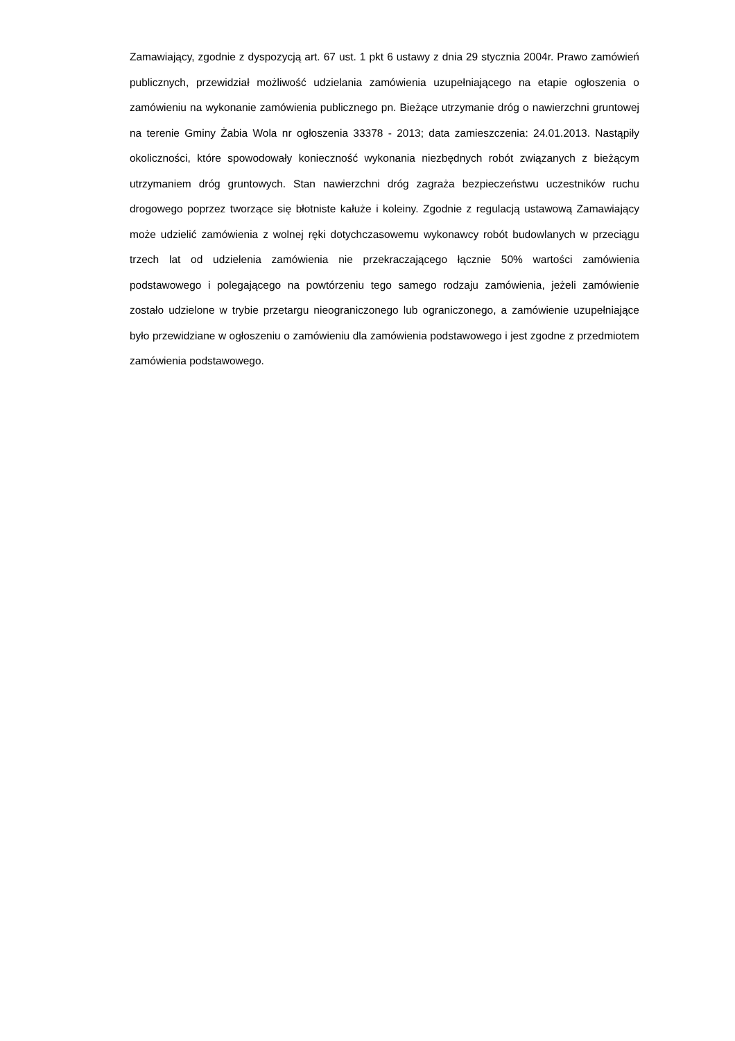Zamawiający, zgodnie z dyspozycją art. 67 ust. 1 pkt 6 ustawy z dnia 29 stycznia 2004r. Prawo zamówień publicznych, przewidział możliwość udzielania zamówienia uzupełniającego na etapie ogłoszenia o zamówieniu na wykonanie zamówienia publicznego pn. Bieżące utrzymanie dróg o nawierzchni gruntowej na terenie Gminy Żabia Wola nr ogłoszenia 33378 - 2013; data zamieszczenia: 24.01.2013. Nastąpiły okoliczności, które spowodowały konieczność wykonania niezbędnych robót związanych z bieżącym utrzymaniem dróg gruntowych. Stan nawierzchni dróg zagraża bezpieczeństwu uczestników ruchu drogowego poprzez tworzące się błotniste kałuże i koleiny. Zgodnie z regulacją ustawową Zamawiający może udzielić zamówienia z wolnej ręki dotychczasowemu wykonawcy robót budowlanych w przeciągu trzech lat od udzielenia zamówienia nie przekraczającego łącznie 50% wartości zamówienia podstawowego i polegającego na powtórzeniu tego samego rodzaju zamówienia, jeżeli zamówienie zostało udzielone w trybie przetargu nieograniczonego lub ograniczonego, a zamówienie uzupełniające było przewidziane w ogłoszeniu o zamówieniu dla zamówienia podstawowego i jest zgodne z przedmiotem zamówienia podstawowego.